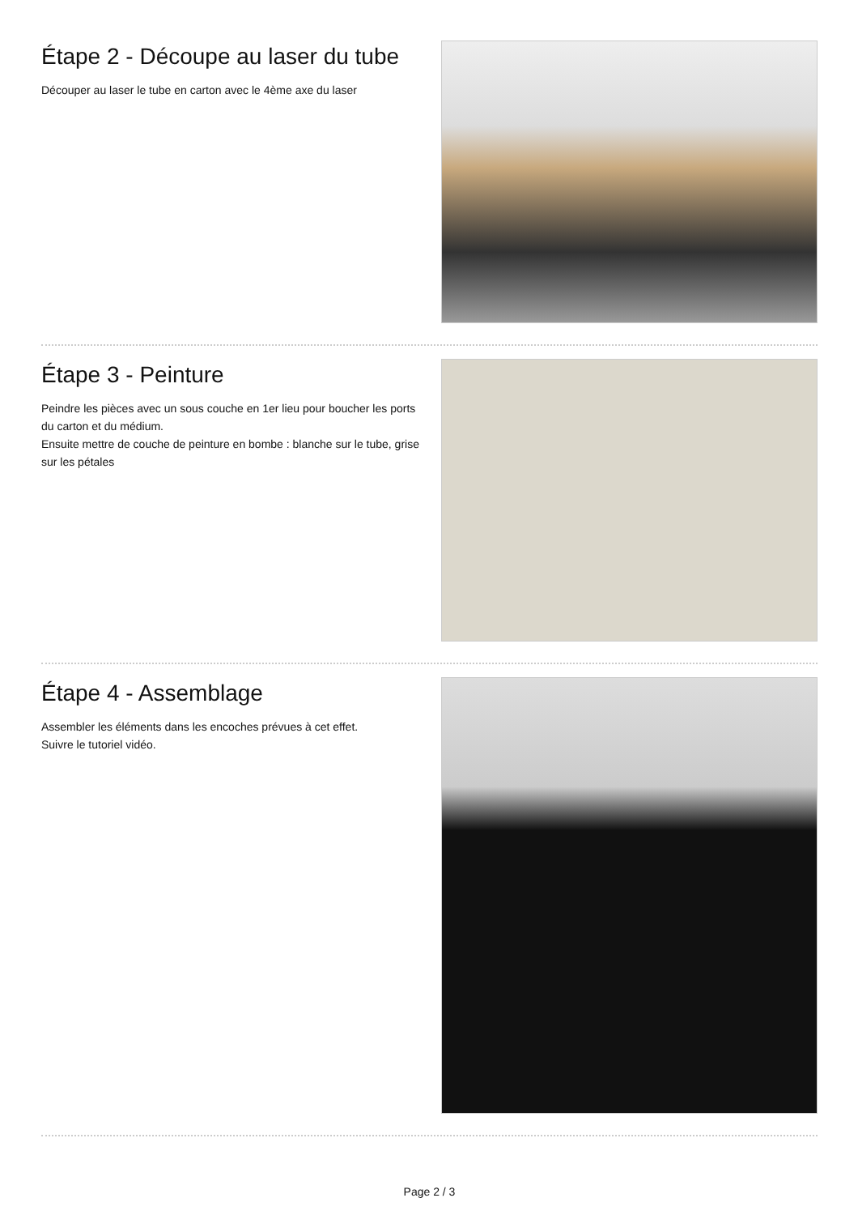Étape 2 - Découpe au laser du tube
Découper au laser le tube en carton avec le 4ème axe du laser
Étape 3 - Peinture
Peindre les pièces avec un sous couche en 1er lieu pour boucher les ports du carton et du médium.
Ensuite mettre de couche de peinture en bombe : blanche sur le tube, grise sur les pétales
Étape 4 - Assemblage
Assembler les éléments dans les encoches prévues à cet effet.
Suivre le tutoriel vidéo.
Page 2 / 3